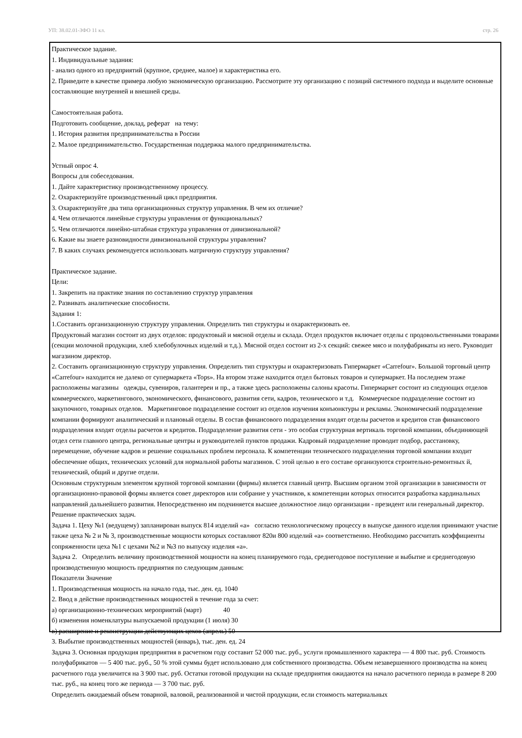УП: 38.02.01-ЗФО 11 кл. стр. 26
Практическое задание.
1. Индивидуальные задания:
- анализ одного из предприятий (крупное, среднее, малое) и характеристика его.
2. Приведите в качестве примера любую экономическую организацию. Рассмотрите эту организацию с позиций системного подхода и выделите основные составляющие внутренней и внешней среды.
Самостоятельная работа.
Подготовить сообщение, доклад, реферат на тему:
1. История развития предпринимательства в России
2. Малое предпринимательство. Государственная поддержка малого предпринимательства.
Устный опрос 4.
Вопросы для собеседования.
1. Дайте характеристику производственному процессу.
2. Охарактеризуйте производственный цикл предприятия.
3. Охарактеризуйте два типа организационных структур управления. В чем их отличие?
4. Чем отличаются линейные структуры управления от функциональных?
5. Чем отличаются линейно-штабная структура управления от дивизиональной?
6. Какие вы знаете разновидности дивизиональной структуры управления?
7. В каких случаях рекомендуется использовать матричную структуру управления?
Практическое задание.
Цели:
1. Закрепить на практике знания по составлению структур управления
2. Развивать аналитические способности.
Задания 1:
1.Составить организационную структуру управления. Определить тип структуры и охарактеризовать ее.
Продуктовый магазин состоит из двух отделов: продуктовый и мясной отделы и склада. Отдел продуктов включает отделы с продовольственными товарами (секции молочной продукции, хлеб хлебобулочных изделий и т.д.). Мясной отдел состоит из 2-х секций: свежее мясо и полуфабрикаты из него. Руководит магазином директор.
2. Составить организационную структуру управления. Определить тип структуры и охарактеризовать Гипермаркет «Carrefour». Большой торговый центр «Carrefour» находится не далеко от супермаркета «Tops». На втором этаже находится отдел бытовых товаров и супермаркет. На последнем этаже расположены магазины одежды, сувениров, галантереи и пр., а также здесь расположены салоны красоты. Гипермаркет состоит из следующих отделов коммерческого, маркетингового, экономического, финансового, развития сети, кадров, технического и т.д. Коммерческое подразделение состоит из закупочного, товарных отделов. Маркетинговое подразделение состоит из отделов изучения конъюнктуры и рекламы. Экономический подразделение компании формируют аналитический и плановый отделы. В состав финансового подразделения входят отделы расчетов и кредитов став финансового подразделения входят отделы расчетов и кредитов. Подразделение развития сети - это особая структурная вертикаль торговой компании, объединяющей отдел сети главного центра, региональные центры и руководителей пунктов продажи. Кадровый подразделение проводит подбор, расстановку, перемещение, обучение кадров и решение социальных проблем персонала. К компетенции технического подразделения торговой компании входит обеспечение общих, технических условий для нормальной работы магазинов. С этой целью в его составе организуются строительно-ремонтных й, технический, общий и другие отдели.
Основным структурным элементом крупной торговой компании (фирмы) является главный центр. Высшим органом этой организации в зависимости от организационно-правовой формы является совет директоров или собрание у участников, к компетенции которых относится разработка кардинальных направлений дальнейшего развития. Непосредственно им подчиняется высшее должностное лицо организации - президент или генеральный директор.
Решение практических задач.
Задача 1. Цеху №1 (ведущему) запланирован выпуск 814 изделий «а» согласно технологическому процессу в выпуске данного изделия принимают участие также цеха № 2 и № 3, производственные мощности которых составляют 820и 800 изделий «а» соответственно. Необходимо рассчитать коэффициенты сопряженности цеха №1 с цехами №2 и №3 по выпуску изделия «а».
Задача 2. Определить величину производственной мощности на конец планируемого года, среднегодовое поступление и выбытие и среднегодовую производственную мощность предприятия по следующим данным:
Показатели Значение
1. Производственная мощность на начало года, тыс. ден. ед. 1040
2. Ввод в действие производственных мощностей в течение года за счет:
а) организационно-технических мероприятий (март) 40
б) изменения номенклатуры выпускаемой продукции (1 июля) 30
в) расширение и реконструкции действующих цехов (апрель) 50
3. Выбытие производственных мощностей (январь), тыс. ден. ед. 24
Задача 3. Основная продукция предприятия в расчетном году составит 52 000 тыс. руб., услуги промышленного характера — 4 800 тыс. руб. Стоимость полуфабрикатов — 5 400 тыс. руб., 50 % этой суммы будет использовано для собственного производства. Объем незавершенного производства на конец расчетного года увеличится на 3 900 тыс. руб. Остатки готовой продукции на складе предприятия ожидаются на начало расчетного периода в размере 8 200 тыс. руб., на конец того же периода — 3 700 тыс. руб.
Определить ожидаемый объем товарной, валовой, реализованной и чистой продукции, если стоимость материальных